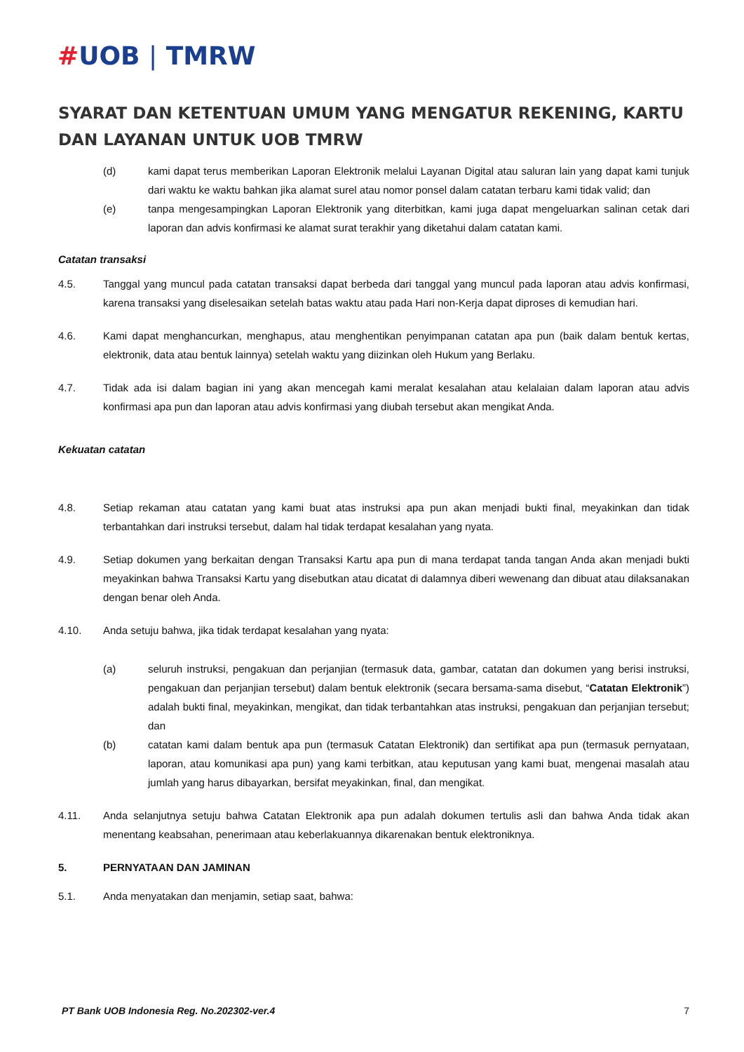#UOB | TMRW
SYARAT DAN KETENTUAN UMUM YANG MENGATUR REKENING, KARTU DAN LAYANAN UNTUK UOB TMRW
(d) kami dapat terus memberikan Laporan Elektronik melalui Layanan Digital atau saluran lain yang dapat kami tunjuk dari waktu ke waktu bahkan jika alamat surel atau nomor ponsel dalam catatan terbaru kami tidak valid; dan
(e) tanpa mengesampingkan Laporan Elektronik yang diterbitkan, kami juga dapat mengeluarkan salinan cetak dari laporan dan advis konfirmasi ke alamat surat terakhir yang diketahui dalam catatan kami.
Catatan transaksi
4.5. Tanggal yang muncul pada catatan transaksi dapat berbeda dari tanggal yang muncul pada laporan atau advis konfirmasi, karena transaksi yang diselesaikan setelah batas waktu atau pada Hari non-Kerja dapat diproses di kemudian hari.
4.6. Kami dapat menghancurkan, menghapus, atau menghentikan penyimpanan catatan apa pun (baik dalam bentuk kertas, elektronik, data atau bentuk lainnya) setelah waktu yang diizinkan oleh Hukum yang Berlaku.
4.7. Tidak ada isi dalam bagian ini yang akan mencegah kami meralat kesalahan atau kelalaian dalam laporan atau advis konfirmasi apa pun dan laporan atau advis konfirmasi yang diubah tersebut akan mengikat Anda.
Kekuatan catatan
4.8. Setiap rekaman atau catatan yang kami buat atas instruksi apa pun akan menjadi bukti final, meyakinkan dan tidak terbantahkan dari instruksi tersebut, dalam hal tidak terdapat kesalahan yang nyata.
4.9. Setiap dokumen yang berkaitan dengan Transaksi Kartu apa pun di mana terdapat tanda tangan Anda akan menjadi bukti meyakinkan bahwa Transaksi Kartu yang disebutkan atau dicatat di dalamnya diberi wewenang dan dibuat atau dilaksanakan dengan benar oleh Anda.
4.10. Anda setuju bahwa, jika tidak terdapat kesalahan yang nyata:
(a) seluruh instruksi, pengakuan dan perjanjian (termasuk data, gambar, catatan dan dokumen yang berisi instruksi, pengakuan dan perjanjian tersebut) dalam bentuk elektronik (secara bersama-sama disebut, “Catatan Elektronik”) adalah bukti final, meyakinkan, mengikat, dan tidak terbantahkan atas instruksi, pengakuan dan perjanjian tersebut; dan
(b) catatan kami dalam bentuk apa pun (termasuk Catatan Elektronik) dan sertifikat apa pun (termasuk pernyataan, laporan, atau komunikasi apa pun) yang kami terbitkan, atau keputusan yang kami buat, mengenai masalah atau jumlah yang harus dibayarkan, bersifat meyakinkan, final, dan mengikat.
4.11. Anda selanjutnya setuju bahwa Catatan Elektronik apa pun adalah dokumen tertulis asli dan bahwa Anda tidak akan menentang keabsahan, penerimaan atau keberlakuannya dikarenakan bentuk elektroniknya.
5. PERNYATAAN DAN JAMINAN
5.1. Anda menyatakan dan menjamin, setiap saat, bahwa:
PT Bank UOB Indonesia Reg. No.202302-ver.4 7